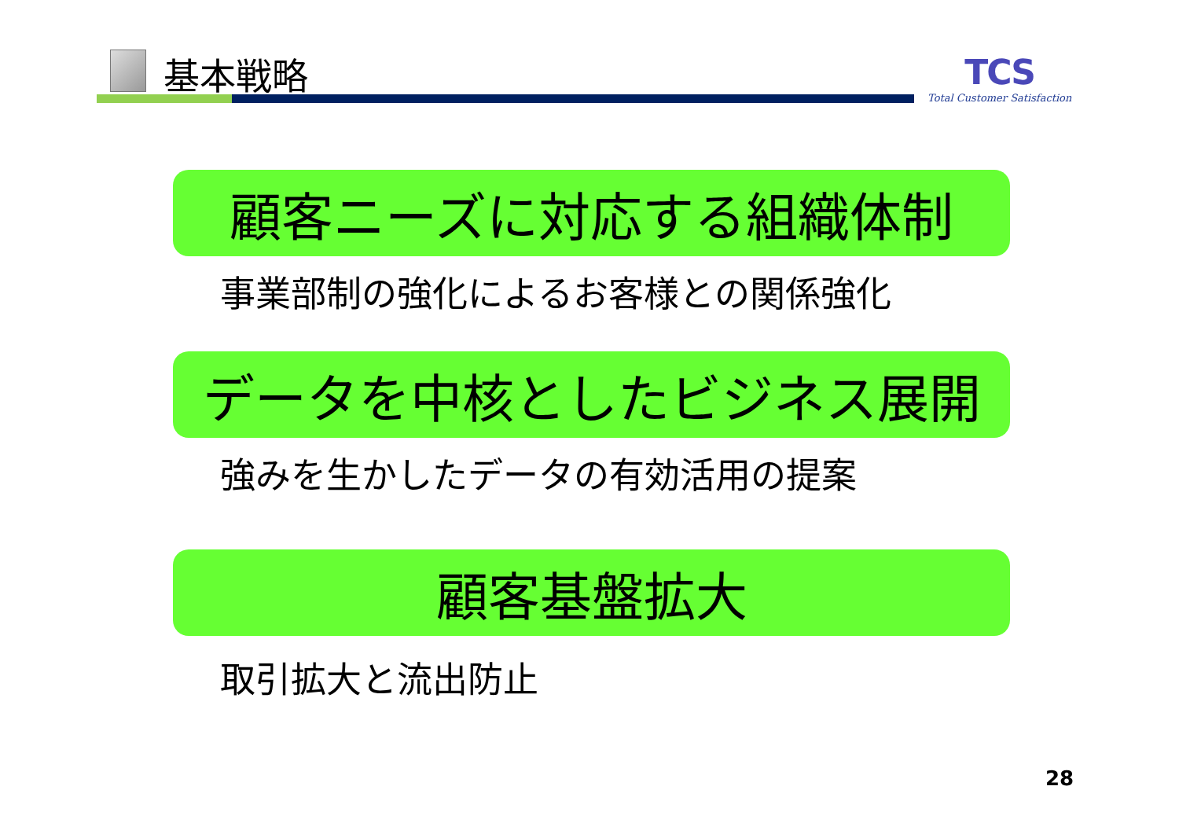基本戦略
TCS
Total Customer Satisfaction
顧客ニーズに対応する組織体制
事業部制の強化によるお客様との関係強化
データを中核としたビジネス展開
強みを生かしたデータの有効活用の提案
顧客基盤拡大
取引拡大と流出防止
28